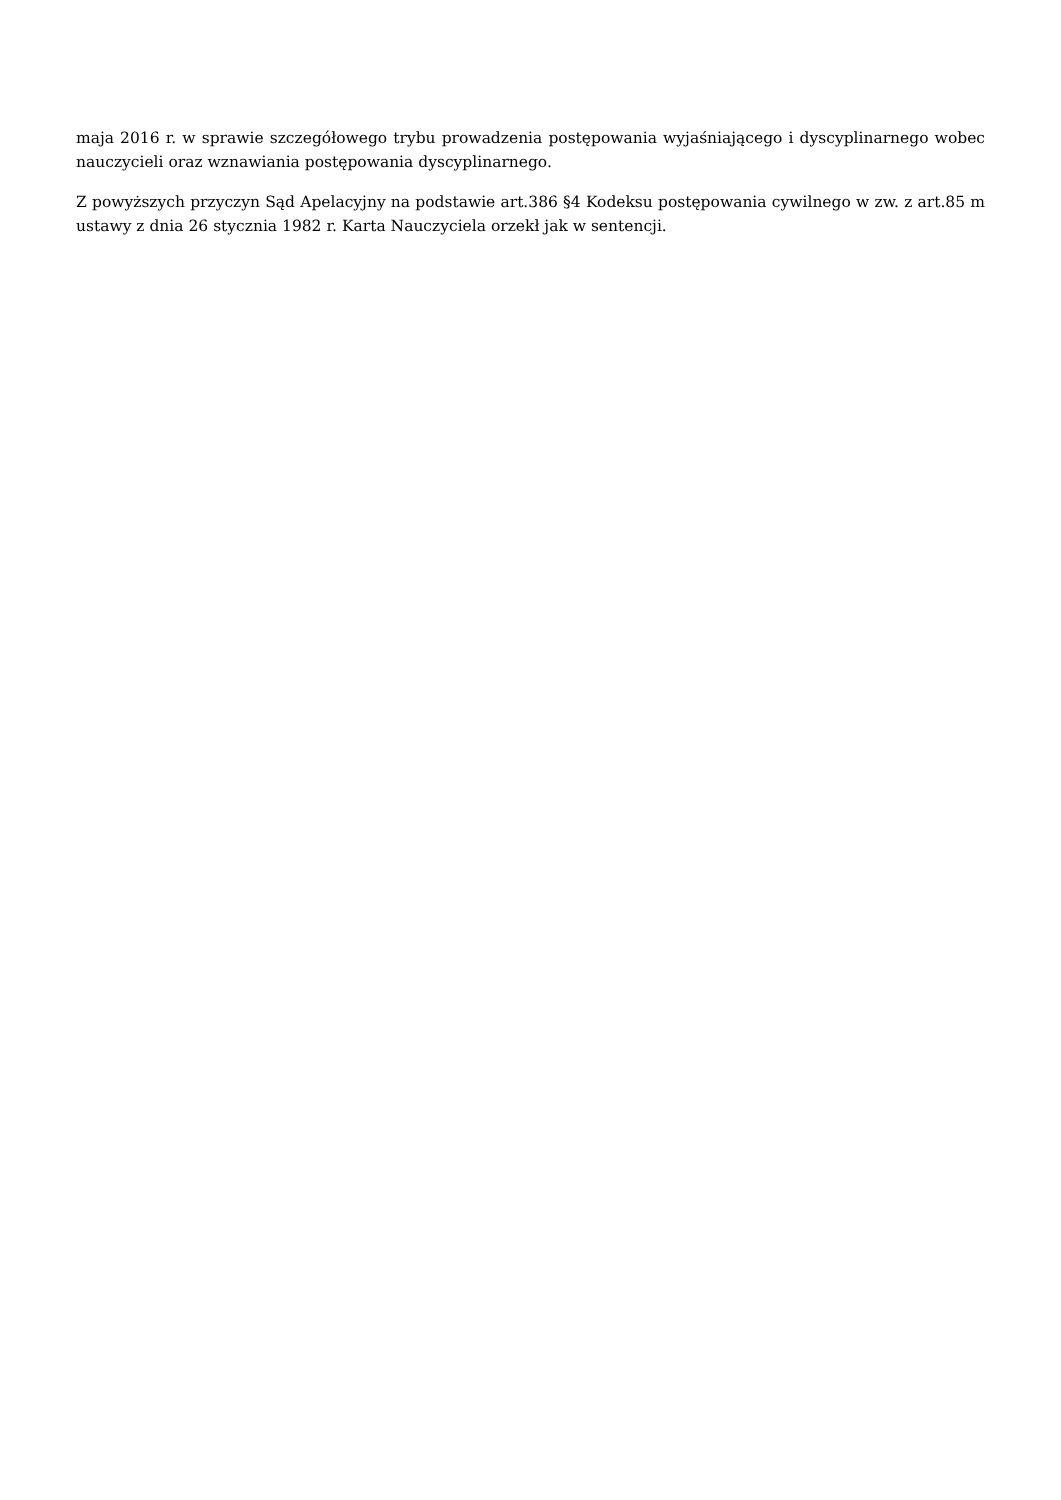maja 2016 r. w sprawie szczegółowego trybu prowadzenia postępowania wyjaśniającego i dyscyplinarnego wobec nauczycieli oraz wznawiania postępowania dyscyplinarnego.
Z powyższych przyczyn Sąd Apelacyjny na podstawie art.386 §4 Kodeksu postępowania cywilnego w zw. z art.85 m ustawy z dnia 26 stycznia 1982 r. Karta Nauczyciela orzekł jak w sentencji.